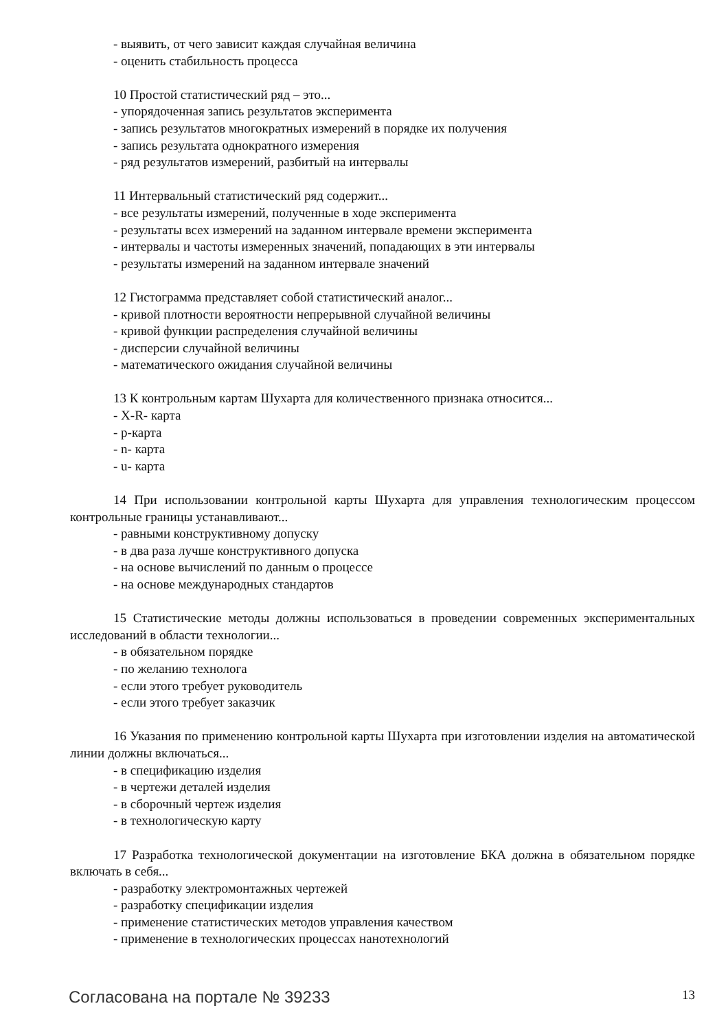- выявить, от чего зависит каждая случайная величина
- оценить стабильность процесса
10 Простой статистический ряд – это...
- упорядоченная запись результатов эксперимента
- запись результатов многократных измерений в порядке их получения
- запись результата однократного измерения
- ряд результатов измерений, разбитый на интервалы
11 Интервальный статистический ряд содержит...
- все результаты измерений, полученные в ходе эксперимента
- результаты всех измерений на заданном интервале времени эксперимента
- интервалы и частоты измеренных значений, попадающих в эти интервалы
- результаты измерений на заданном интервале значений
12 Гистограмма представляет собой статистический аналог...
- кривой плотности вероятности непрерывной случайной величины
- кривой функции распределения случайной величины
- дисперсии случайной величины
- математического ожидания случайной величины
13 К контрольным картам Шухарта для количественного признака относится...
- X-R- карта
- p-карта
- n- карта
- u- карта
14 При использовании контрольной карты Шухарта для управления технологическим процессом контрольные границы устанавливают...
- равными конструктивному допуску
- в два раза лучше конструктивного допуска
- на основе вычислений по данным о процессе
- на основе международных стандартов
15 Статистические методы должны использоваться в проведении современных экспериментальных исследований в области технологии...
- в обязательном порядке
- по желанию технолога
- если этого требует руководитель
- если этого требует заказчик
16 Указания по применению контрольной карты Шухарта при изготовлении изделия на автоматической линии должны включаться...
- в спецификацию изделия
- в чертежи деталей изделия
- в сборочный чертеж изделия
- в технологическую карту
17 Разработка технологической документации на изготовление БКА должна в обязательном порядке включать в себя...
- разработку электромонтажных чертежей
- разработку спецификации изделия
- применение статистических методов управления качеством
- применение в технологических процессах нанотехнологий
Согласована на портале № 39233 13